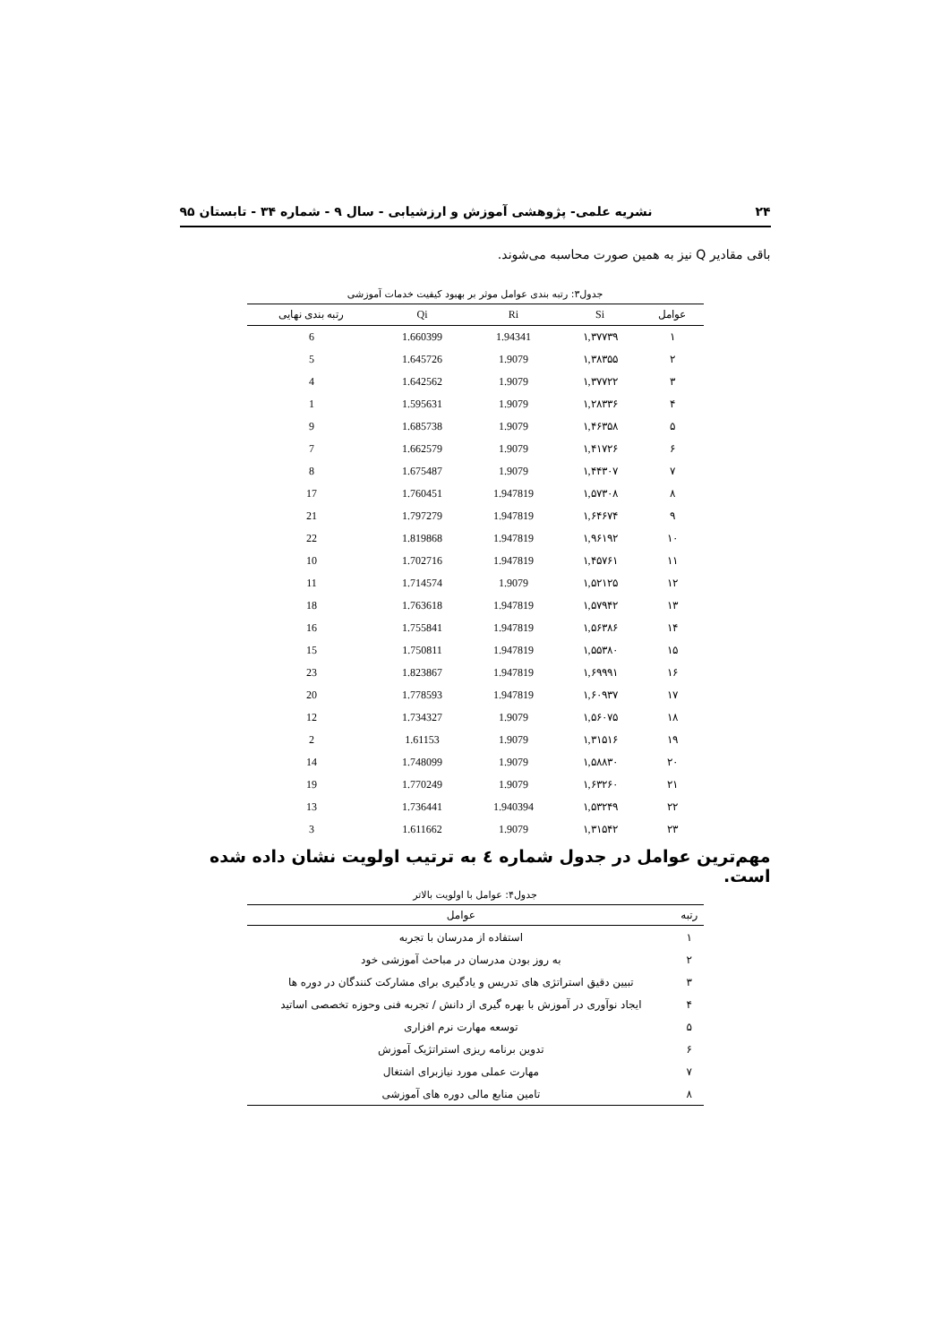۲۴ نشریه علمی- پژوهشی آموزش و ارزشیابی - سال ۹ - شماره ۳۴ - تابستان ۹۵
باقی مقادیر Q نیز به همین صورت محاسبه می‌شوند.
جدول۳: رتبه بندی عوامل موثر بر بهبود کیفیت خدمات آموزشی
| عوامل | Si | Ri | Qi | رتبه بندی نهایی |
| --- | --- | --- | --- | --- |
| ۱ | ۱,۳۷۷۳۹ | 1.94341 | 1.660399 | 6 |
| ۲ | ۱,۳۸۳۵۵ | 1.9079 | 1.645726 | 5 |
| ۳ | ۱,۳۷۷۲۲ | 1.9079 | 1.642562 | 4 |
| ۴ | ۱,۲۸۳۳۶ | 1.9079 | 1.595631 | 1 |
| ۵ | ۱,۴۶۳۵۸ | 1.9079 | 1.685738 | 9 |
| ۶ | ۱,۴۱۷۲۶ | 1.9079 | 1.662579 | 7 |
| ۷ | ۱,۴۴۳۰۷ | 1.9079 | 1.675487 | 8 |
| ۸ | ۱,۵۷۳۰۸ | 1.947819 | 1.760451 | 17 |
| ۹ | ۱,۶۴۶۷۴ | 1.947819 | 1.797279 | 21 |
| ۱۰ | ۱,۹۶۱۹۲ | 1.947819 | 1.819868 | 22 |
| ۱۱ | ۱,۴۵۷۶۱ | 1.947819 | 1.702716 | 10 |
| ۱۲ | ۱,۵۲۱۲۵ | 1.9079 | 1.714574 | 11 |
| ۱۳ | ۱,۵۷۹۴۲ | 1.947819 | 1.763618 | 18 |
| ۱۴ | ۱,۵۶۳۸۶ | 1.947819 | 1.755841 | 16 |
| ۱۵ | ۱,۵۵۳۸۰ | 1.947819 | 1.750811 | 15 |
| ۱۶ | ۱,۶۹۹۹۱ | 1.947819 | 1.823867 | 23 |
| ۱۷ | ۱,۶۰۹۳۷ | 1.947819 | 1.778593 | 20 |
| ۱۸ | ۱,۵۶۰۷۵ | 1.9079 | 1.734327 | 12 |
| ۱۹ | ۱,۳۱۵۱۶ | 1.9079 | 1.61153 | 2 |
| ۲۰ | ۱,۵۸۸۳۰ | 1.9079 | 1.748099 | 14 |
| ۲۱ | ۱,۶۳۲۶۰ | 1.9079 | 1.770249 | 19 |
| ۲۲ | ۱,۵۳۲۴۹ | 1.940394 | 1.736441 | 13 |
| ۲۳ | ۱,۳۱۵۴۲ | 1.9079 | 1.611662 | 3 |
مهم‌ترین عوامل در جدول شماره ٤ به ترتیب اولویت نشان داده شده است.
جدول۴: عوامل با اولویت بالاتر
| رتبه | عوامل |
| --- | --- |
| ۱ | استفاده از مدرسان با تجربه |
| ۲ | به روز بودن مدرسان در مباحث آموزشی خود |
| ۳ | تبیین دقیق استراتژی های تدریس و یادگیری برای مشارکت کنندگان در دوره ها |
| ۴ | ایجاد نوآوری در آموزش با بهره گیری از دانش / تجربه فنی وحوزه تخصصی اساتید |
| ۵ | توسعه مهارت نرم افزاری |
| ۶ | تدوین برنامه ریزی استراتژیک آموزش |
| ۷ | مهارت عملی مورد نیازبرای اشتغال |
| ۸ | تامین منابع مالی دوره های آموزشی |